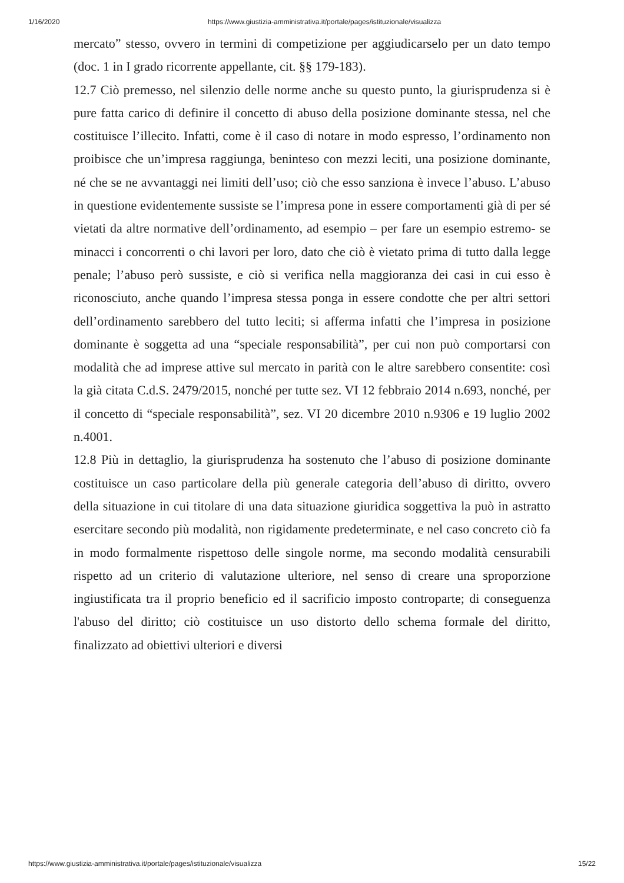1/16/2020 https://www.giustizia-amministrativa.it/portale/pages/istituzionale/visualizza
mercato” stesso, ovvero in termini di competizione per aggiudicarselo per un dato tempo (doc. 1 in I grado ricorrente appellante, cit. §§ 179-183).
12.7 Ciò premesso, nel silenzio delle norme anche su questo punto, la giurisprudenza si è pure fatta carico di definire il concetto di abuso della posizione dominante stessa, nel che costituisce l’illecito. Infatti, come è il caso di notare in modo espresso, l’ordinamento non proibisce che un’impresa raggiunga, beninteso con mezzi leciti, una posizione dominante, né che se ne avvantaggi nei limiti dell’uso; ciò che esso sanziona è invece l’abuso. L’abuso in questione evidentemente sussiste se l’impresa pone in essere comportamenti già di per sé vietati da altre normative dell’ordinamento, ad esempio – per fare un esempio estremo- se minacci i concorrenti o chi lavori per loro, dato che ciò è vietato prima di tutto dalla legge penale; l’abuso però sussiste, e ciò si verifica nella maggioranza dei casi in cui esso è riconosciuto, anche quando l’impresa stessa ponga in essere condotte che per altri settori dell’ordinamento sarebbero del tutto leciti; si afferma infatti che l’impresa in posizione dominante è soggetta ad una “speciale responsabilità”, per cui non può comportarsi con modalità che ad imprese attive sul mercato in parità con le altre sarebbero consentite: così la già citata C.d.S. 2479/2015, nonché per tutte sez. VI 12 febbraio 2014 n.693, nonché, per il concetto di “speciale responsabilità”, sez. VI 20 dicembre 2010 n.9306 e 19 luglio 2002 n.4001.
12.8 Più in dettaglio, la giurisprudenza ha sostenuto che l’abuso di posizione dominante costituisce un caso particolare della più generale categoria dell’abuso di diritto, ovvero della situazione in cui titolare di una data situazione giuridica soggettiva la può in astratto esercitare secondo più modalità, non rigidamente predeterminate, e nel caso concreto ciò fa in modo formalmente rispettoso delle singole norme, ma secondo modalità censurabili rispetto ad un criterio di valutazione ulteriore, nel senso di creare una sproporzione ingiustificata tra il proprio beneficio ed il sacrificio imposto controparte; di conseguenza l'abuso del diritto; ciò costituisce un uso distorto dello schema formale del diritto, finalizzato ad obiettivi ulteriori e diversi
https://www.giustizia-amministrativa.it/portale/pages/istituzionale/visualizza 15/22